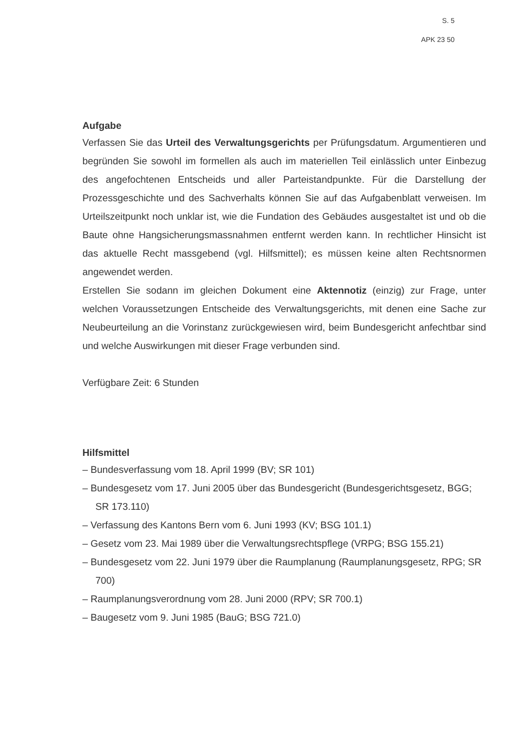S. 5
APK 23 50
Aufgabe
Verfassen Sie das Urteil des Verwaltungsgerichts per Prüfungsdatum. Argumentieren und begründen Sie sowohl im formellen als auch im materiellen Teil einlässlich unter Einbezug des angefochtenen Entscheids und aller Parteistandpunkte. Für die Darstellung der Prozessgeschichte und des Sachverhalts können Sie auf das Aufgabenblatt verweisen. Im Urteilszeitpunkt noch unklar ist, wie die Fundation des Gebäudes ausgestaltet ist und ob die Baute ohne Hangsicherungsmassnahmen entfernt werden kann. In rechtlicher Hinsicht ist das aktuelle Recht massgebend (vgl. Hilfsmittel); es müssen keine alten Rechtsnormen angewendet werden.
Erstellen Sie sodann im gleichen Dokument eine Aktennotiz (einzig) zur Frage, unter welchen Voraussetzungen Entscheide des Verwaltungsgerichts, mit denen eine Sache zur Neubeurteilung an die Vorinstanz zurückgewiesen wird, beim Bundesgericht anfechtbar sind und welche Auswirkungen mit dieser Frage verbunden sind.
Verfügbare Zeit: 6 Stunden
Hilfsmittel
– Bundesverfassung vom 18. April 1999 (BV; SR 101)
– Bundesgesetz vom 17. Juni 2005 über das Bundesgericht (Bundesgerichtsgesetz, BGG; SR 173.110)
– Verfassung des Kantons Bern vom 6. Juni 1993 (KV; BSG 101.1)
– Gesetz vom 23. Mai 1989 über die Verwaltungsrechtspflege (VRPG; BSG 155.21)
– Bundesgesetz vom 22. Juni 1979 über die Raumplanung (Raumplanungsgesetz, RPG; SR 700)
– Raumplanungsverordnung vom 28. Juni 2000 (RPV; SR 700.1)
– Baugesetz vom 9. Juni 1985 (BauG; BSG 721.0)